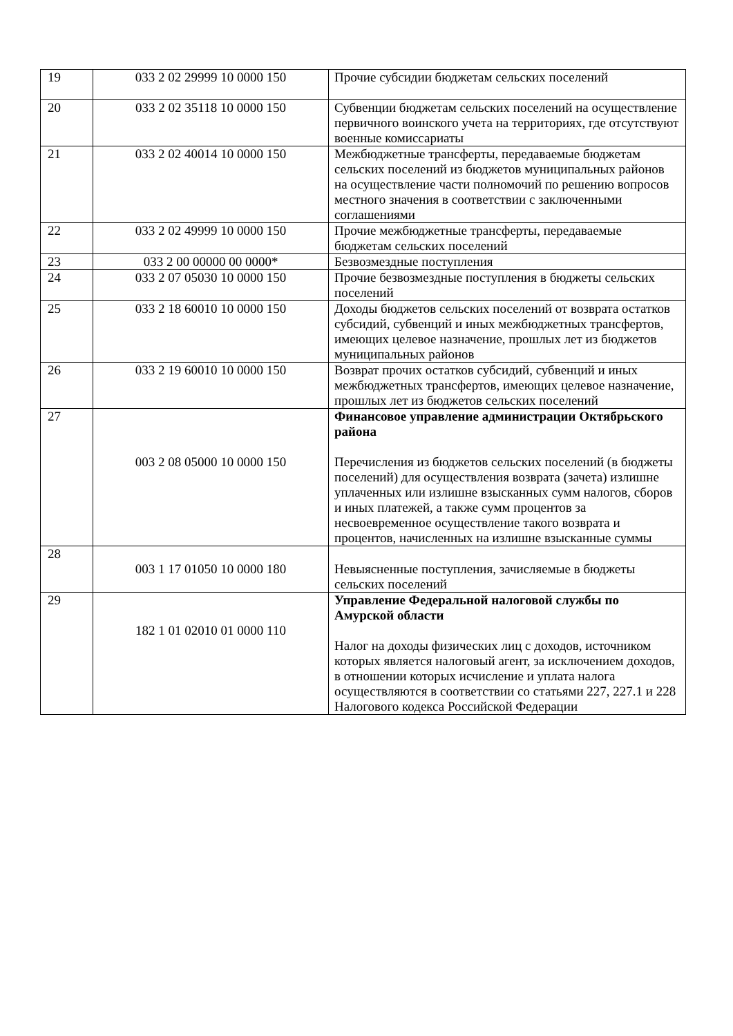| 19 | 033 2 02 29999 10 0000 150 | Прочие субсидии бюджетам сельских поселений |
| 20 | 033 2 02 35118 10 0000 150 | Субвенции бюджетам сельских поселений на осуществление первичного воинского учета на территориях, где отсутствуют военные комиссариаты |
| 21 | 033 2 02 40014 10 0000 150 | Межбюджетные трансферты, передаваемые бюджетам сельских поселений из бюджетов муниципальных районов на осуществление части полномочий по решению вопросов местного значения в соответствии с заключенными соглашениями |
| 22 | 033 2 02 49999 10 0000 150 | Прочие межбюджетные трансферты, передаваемые бюджетам сельских поселений |
| 23 | 033 2 00 00000 00 0000* | Безвозмездные поступления |
| 24 | 033 2 07 05030 10 0000 150 | Прочие безвозмездные поступления в бюджеты сельских поселений |
| 25 | 033 2 18 60010 10 0000 150 | Доходы бюджетов сельских поселений от возврата остатков субсидий, субвенций и иных межбюджетных трансфертов, имеющих целевое назначение, прошлых лет из бюджетов муниципальных районов |
| 26 | 033 2 19 60010 10 0000 150 | Возврат прочих остатков субсидий, субвенций и иных межбюджетных трансфертов, имеющих целевое назначение, прошлых лет из бюджетов сельских поселений |
| 27 | 003 2 08 05000 10 0000 150 | Финансовое управление администрации Октябрьского района Перечисления из бюджетов сельских поселений (в бюджеты поселений) для осуществления возврата (зачета) излишне уплаченных или излишне взысканных сумм налогов, сборов и иных платежей, а также сумм процентов за несвоевременное осуществление такого возврата и процентов, начисленных на излишне взысканные суммы |
| 28 | 003 1 17 01050 10 0000 180 | Невыясненные поступления, зачисляемые в бюджеты сельских поселений |
| 29 | 182 1 01 02010 01 0000 110 | Управление Федеральной налоговой службы по Амурской области Налог на доходы физических лиц с доходов, источником которых является налоговый агент, за исключением доходов, в отношении которых исчисление и уплата налога осуществляются в соответствии со статьями 227, 227.1 и 228 Налогового кодекса Российской Федерации |